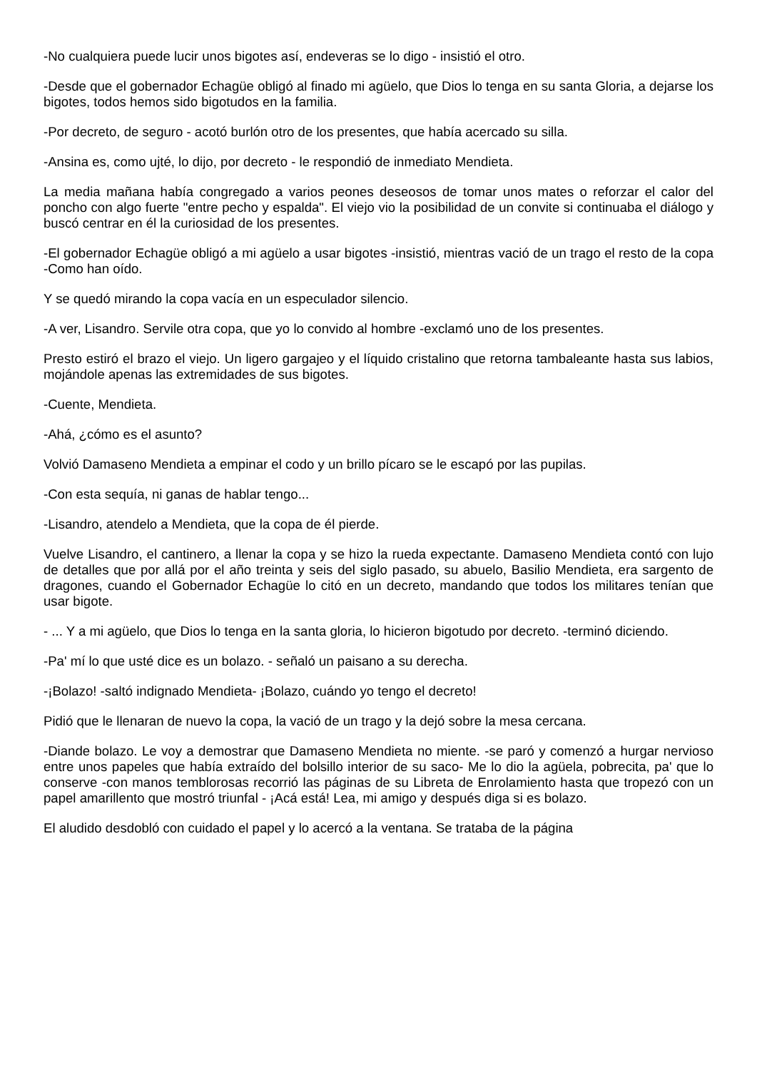-No cualquiera puede lucir unos bigotes así, endeveras se lo digo - insistió el otro.
-Desde que el gobernador Echagüe obligó al finado mi agüelo, que Dios lo tenga en su santa Gloria, a dejarse los bigotes, todos hemos sido bigotudos en la familia.
-Por decreto, de seguro - acotó burlón otro de los presentes, que había acercado su silla.
-Ansina es, como ujté, lo dijo, por decreto - le respondió de inmediato Mendieta.
La media mañana había congregado a varios peones deseosos de tomar unos mates o reforzar el calor del poncho con algo fuerte "entre pecho y espalda". El viejo vio la posibilidad de un convite si continuaba el diálogo y buscó centrar en él la curiosidad de los presentes.
-El gobernador Echagüe obligó a mi agüelo a usar bigotes -insistió, mientras vació de un trago el resto de la copa -Como han oído.
Y se quedó mirando la copa vacía en un especulador silencio.
-A ver, Lisandro. Servile otra copa, que yo lo convido al hombre -exclamó uno de los presentes.
Presto estiró el brazo el viejo. Un ligero gargajeo y el líquido cristalino que retorna tambaleante hasta sus labios, mojándole apenas las extremidades de sus bigotes.
-Cuente, Mendieta.
-Ahá, ¿cómo es el asunto?
Volvió Damaseno Mendieta a empinar el codo y un brillo pícaro se le escapó por las pupilas.
-Con esta sequía, ni ganas de hablar tengo...
-Lisandro, atendelo a Mendieta, que la copa de él pierde.
Vuelve Lisandro, el cantinero, a llenar la copa y se hizo la rueda expectante. Damaseno Mendieta contó con lujo de detalles que por allá por el año treinta y seis del siglo pasado, su abuelo, Basilio Mendieta, era sargento de dragones, cuando el Gobernador Echagüe lo citó en un decreto, mandando que todos los militares tenían que usar bigote.
- ... Y a mi agüelo, que Dios lo tenga en la santa gloria, lo hicieron bigotudo por decreto. -terminó diciendo.
-Pa' mí lo que usté dice es un bolazo. - señaló un paisano a su derecha.
-¡Bolazo! -saltó indignado Mendieta- ¡Bolazo, cuándo yo tengo el decreto!
Pidió que le llenaran de nuevo la copa, la vació de un trago y la dejó sobre la mesa cercana.
-Diande bolazo. Le voy a demostrar que Damaseno Mendieta no miente. -se paró y comenzó a hurgar nervioso entre unos papeles que había extraído del bolsillo interior de su saco- Me lo dio la agüela, pobrecita, pa' que lo conserve -con manos temblorosas recorrió las páginas de su Libreta de Enrolamiento hasta que tropezó con un papel amarillento que mostró triunfal - ¡Acá está! Lea, mi amigo y después diga si es bolazo.
El aludido desdobló con cuidado el papel y lo acercó a la ventana. Se trataba de la página